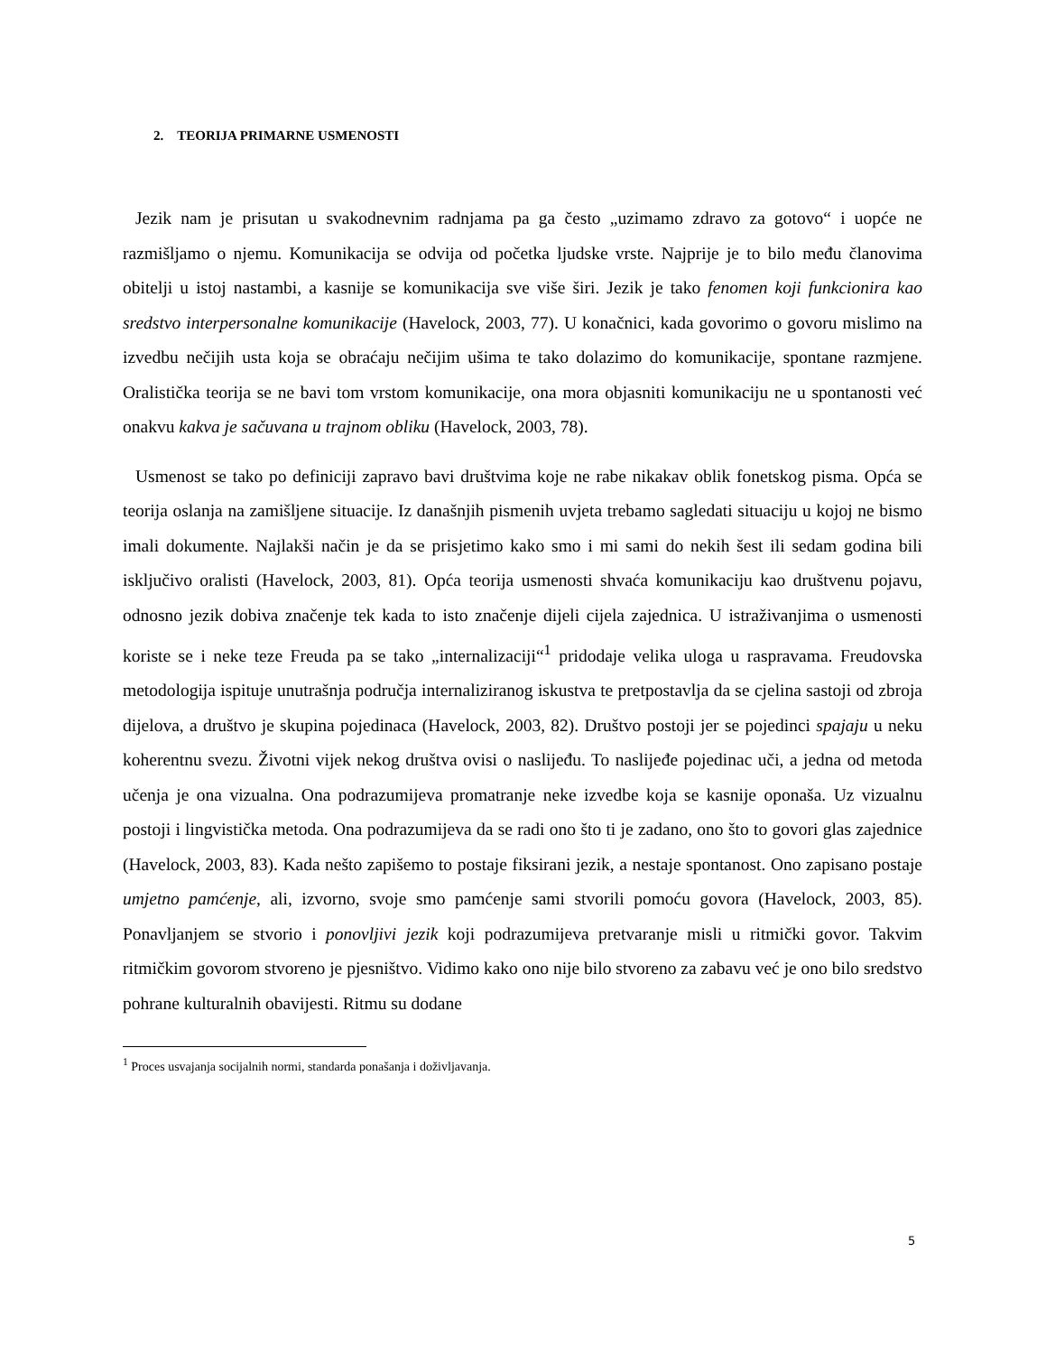2. TEORIJA PRIMARNE USMENOSTI
Jezik nam je prisutan u svakodnevnim radnjama pa ga često „uzimamo zdravo za gotovo“ i uopće ne razmišljamo o njemu. Komunikacija se odvija od početka ljudske vrste. Najprije je to bilo među članovima obitelji u istoj nastambi, a kasnije se komunikacija sve više širi. Jezik je tako fenomen koji funkcionira kao sredstvo interpersonalne komunikacije (Havelock, 2003, 77). U konačnici, kada govorimo o govoru mislimo na izvedbu nečijih usta koja se obraćaju nečijim ušima te tako dolazimo do komunikacije, spontane razmjene. Oralistička teorija se ne bavi tom vrstom komunikacije, ona mora objasniti komunikaciju ne u spontanosti već onakvu kakva je sačuvana u trajnom obliku (Havelock, 2003, 78).
Usmenost se tako po definiciji zapravo bavi društvima koje ne rabe nikakav oblik fonetskog pisma. Opća se teorija oslanja na zamišljene situacije. Iz današnjih pismenih uvjeta trebamo sagledati situaciju u kojoj ne bismo imali dokumente. Najlakši način je da se prisjetimo kako smo i mi sami do nekih šest ili sedam godina bili isključivo oralisti (Havelock, 2003, 81). Opća teorija usmenosti shvaća komunikaciju kao društvenu pojavu, odnosno jezik dobiva značenje tek kada to isto značenje dijeli cijela zajednica. U istraživanjima o usmenosti koriste se i neke teze Freuda pa se tako „internalizaciji“<sup>1</sup> pridodaje velika uloga u raspravama. Freudovska metodologija ispituje unutrašnja područja internaliziranog iskustva te pretpostavlja da se cjelina sastoji od zbroja dijelova, a društvo je skupina pojedinaca (Havelock, 2003, 82). Društvo postoji jer se pojedinci spajaju u neku koherentnu svezu. Životni vijek nekog društva ovisi o naslijeđu. To naslijeđe pojedinac uči, a jedna od metoda učenja je ona vizualna. Ona podrazumijeva promatranje neke izvedbe koja se kasnije oponaša. Uz vizualnu postoji i lingvistička metoda. Ona podrazumijeva da se radi ono što ti je zadano, ono što to govori glas zajednice (Havelock, 2003, 83). Kada nešto zapišemo to postaje fiksirani jezik, a nestaje spontanost. Ono zapisano postaje umjetno pamćenje, ali, izvorno, svoje smo pamćenje sami stvorili pomoću govora (Havelock, 2003, 85). Ponavljanjem se stvorio i ponovljivi jezik koji podrazumijeva pretvaranje misli u ritmički govor. Takvim ritmičkim govorom stvoreno je pjesništvo. Vidimo kako ono nije bilo stvoreno za zabavu već je ono bilo sredstvo pohrane kulturalnih obavijesti. Ritmu su dodane
<sup>1</sup> Proces usvajanja socijalnih normi, standarda ponašanja i doživljavanja.
5